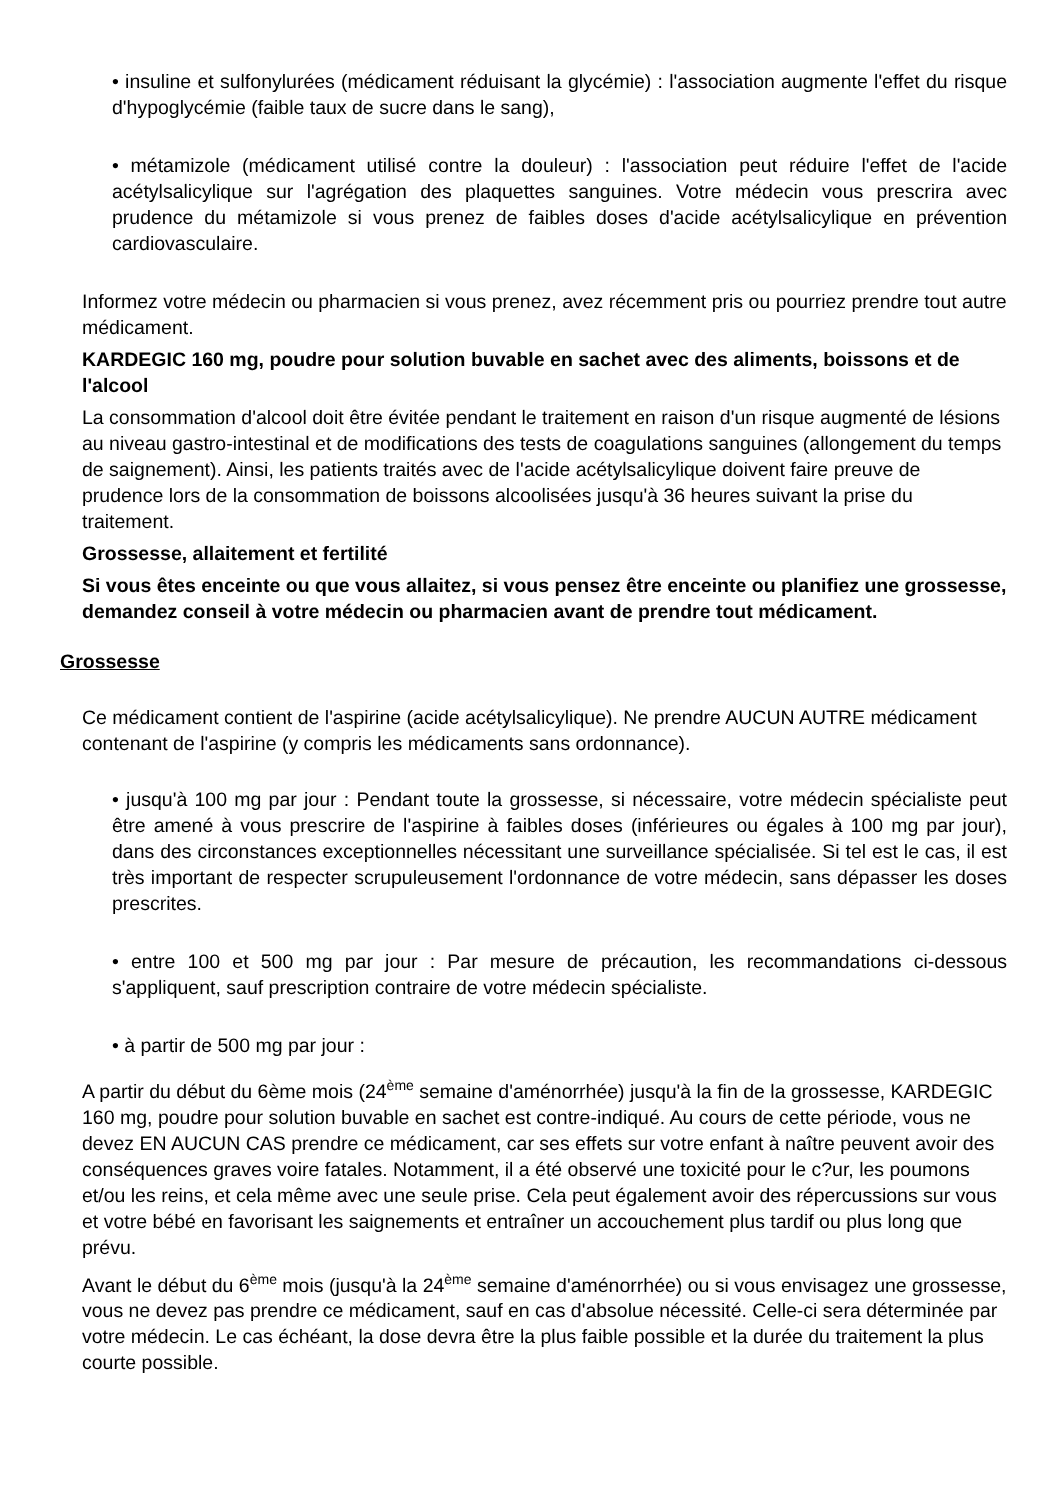• insuline et sulfonylurées (médicament réduisant la glycémie) : l'association augmente l'effet du risque d'hypoglycémie (faible taux de sucre dans le sang),
• métamizole (médicament utilisé contre la douleur) : l'association peut réduire l'effet de l'acide acétylsalicylique sur l'agrégation des plaquettes sanguines. Votre médecin vous prescrira avec prudence du métamizole si vous prenez de faibles doses d'acide acétylsalicylique en prévention cardiovasculaire.
Informez votre médecin ou pharmacien si vous prenez, avez récemment pris ou pourriez prendre tout autre médicament.
KARDEGIC 160 mg, poudre pour solution buvable en sachet avec des aliments, boissons et de l'alcool
La consommation d'alcool doit être évitée pendant le traitement en raison d'un risque augmenté de lésions au niveau gastro-intestinal et de modifications des tests de coagulations sanguines (allongement du temps de saignement). Ainsi, les patients traités avec de l'acide acétylsalicylique doivent faire preuve de prudence lors de la consommation de boissons alcoolisées jusqu'à 36 heures suivant la prise du traitement.
Grossesse, allaitement et fertilité
Si vous êtes enceinte ou que vous allaitez, si vous pensez être enceinte ou planifiez une grossesse, demandez conseil à votre médecin ou pharmacien avant de prendre tout médicament.
Grossesse
Ce médicament contient de l'aspirine (acide acétylsalicylique). Ne prendre AUCUN AUTRE médicament contenant de l'aspirine (y compris les médicaments sans ordonnance).
• jusqu'à 100 mg par jour : Pendant toute la grossesse, si nécessaire, votre médecin spécialiste peut être amené à vous prescrire de l'aspirine à faibles doses (inférieures ou égales à 100 mg par jour), dans des circonstances exceptionnelles nécessitant une surveillance spécialisée. Si tel est le cas, il est très important de respecter scrupuleusement l'ordonnance de votre médecin, sans dépasser les doses prescrites.
• entre 100 et 500 mg par jour : Par mesure de précaution, les recommandations ci-dessous s'appliquent, sauf prescription contraire de votre médecin spécialiste.
• à partir de 500 mg par jour :
A partir du début du 6ème mois (24<sup>ème</sup> semaine d'aménorrhée) jusqu'à la fin de la grossesse, KARDEGIC 160 mg, poudre pour solution buvable en sachet est contre-indiqué. Au cours de cette période, vous ne devez EN AUCUN CAS prendre ce médicament, car ses effets sur votre enfant à naître peuvent avoir des conséquences graves voire fatales. Notamment, il a été observé une toxicité pour le c?ur, les poumons et/ou les reins, et cela même avec une seule prise. Cela peut également avoir des répercussions sur vous et votre bébé en favorisant les saignements et entraîner un accouchement plus tardif ou plus long que prévu.
Avant le début du 6<sup>ème</sup> mois (jusqu'à la 24<sup>ème</sup> semaine d'aménorrhée) ou si vous envisagez une grossesse, vous ne devez pas prendre ce médicament, sauf en cas d'absolue nécessité. Celle-ci sera déterminée par votre médecin. Le cas échéant, la dose devra être la plus faible possible et la durée du traitement la plus courte possible.